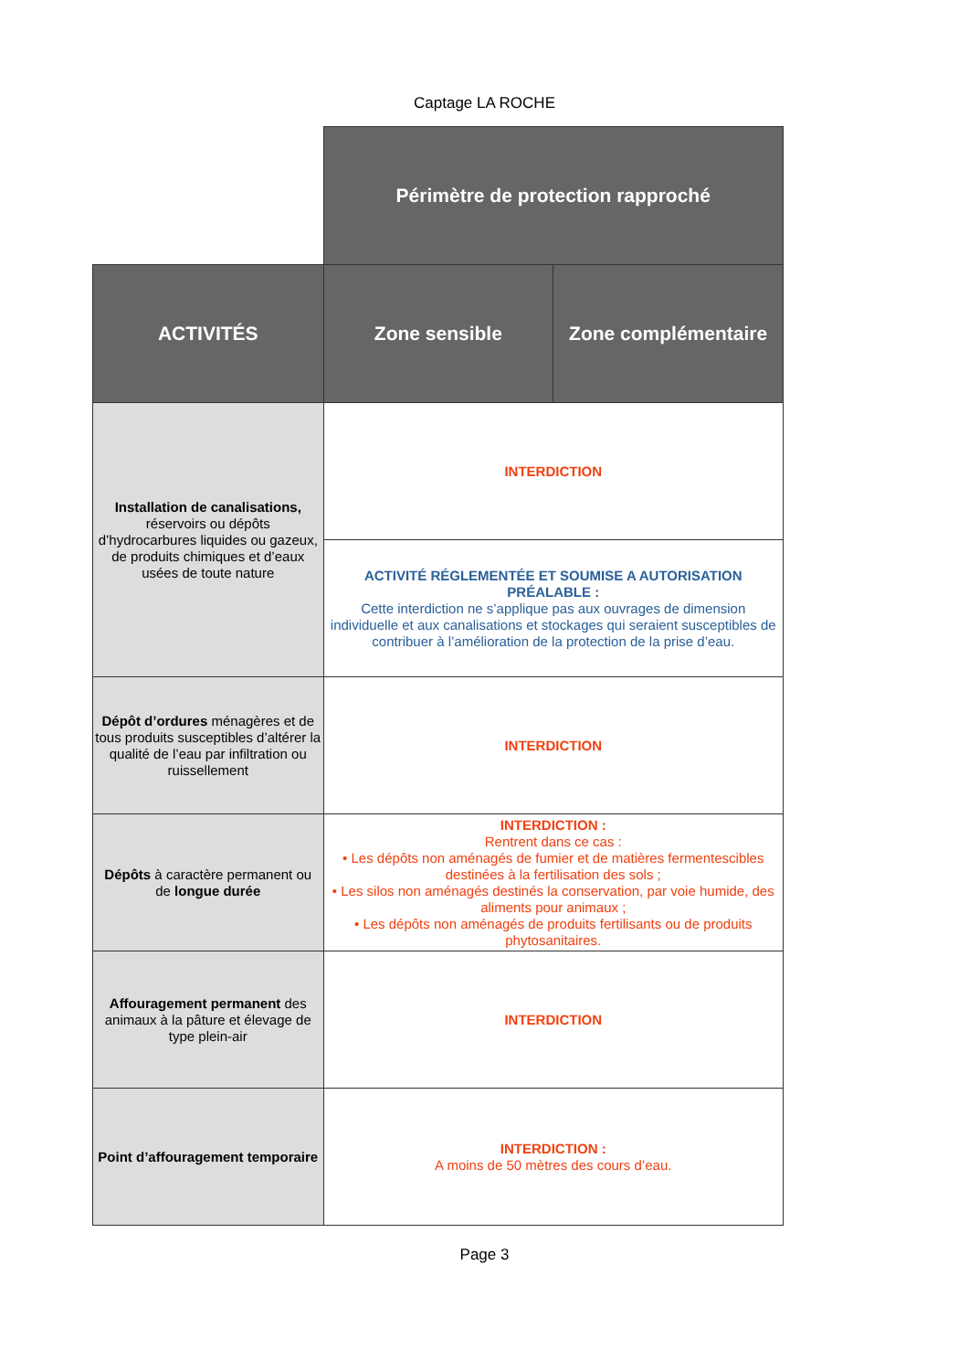Captage LA ROCHE
| | Périmètre de protection rapproché | |
| ACTIVITÉS | Zone sensible | Zone complémentaire |
| Installation de canalisations, réservoirs ou dépôts d’hydrocarbures liquides ou gazeux, de produits chimiques et d’eaux usées de toute nature | INTERDICTION | |
| | ACTIVITÉ RÉGLEMENTÉE ET SOUMISE A AUTORISATION PRÉALABLE : Cette interdiction ne s’applique pas aux ouvrages de dimension individuelle et aux canalisations et stockages qui seraient susceptibles de contribuer à l’amélioration de la protection de la prise d’eau. | |
| Dépôt d’ordures ménagères et de tous produits susceptibles d’altérer la qualité de l’eau par infiltration ou ruissellement | INTERDICTION | |
| Dépôts à caractère permanent ou de longue durée | INTERDICTION : Rentrent dans ce cas : • Les dépôts non aménagés de fumier et de matières fermentescibles destinées à la fertilisation des sols ; • Les silos non aménagés destinés la conservation, par voie humide, des aliments pour animaux ; • Les dépôts non aménagés de produits fertilisants ou de produits phytosanitaires. | |
| Affouragement permanent des animaux à la pâture et élevage de type plein-air | INTERDICTION | |
| Point d’affouragement temporaire | INTERDICTION : A moins de 50 mètres des cours d’eau. | |
Page 3